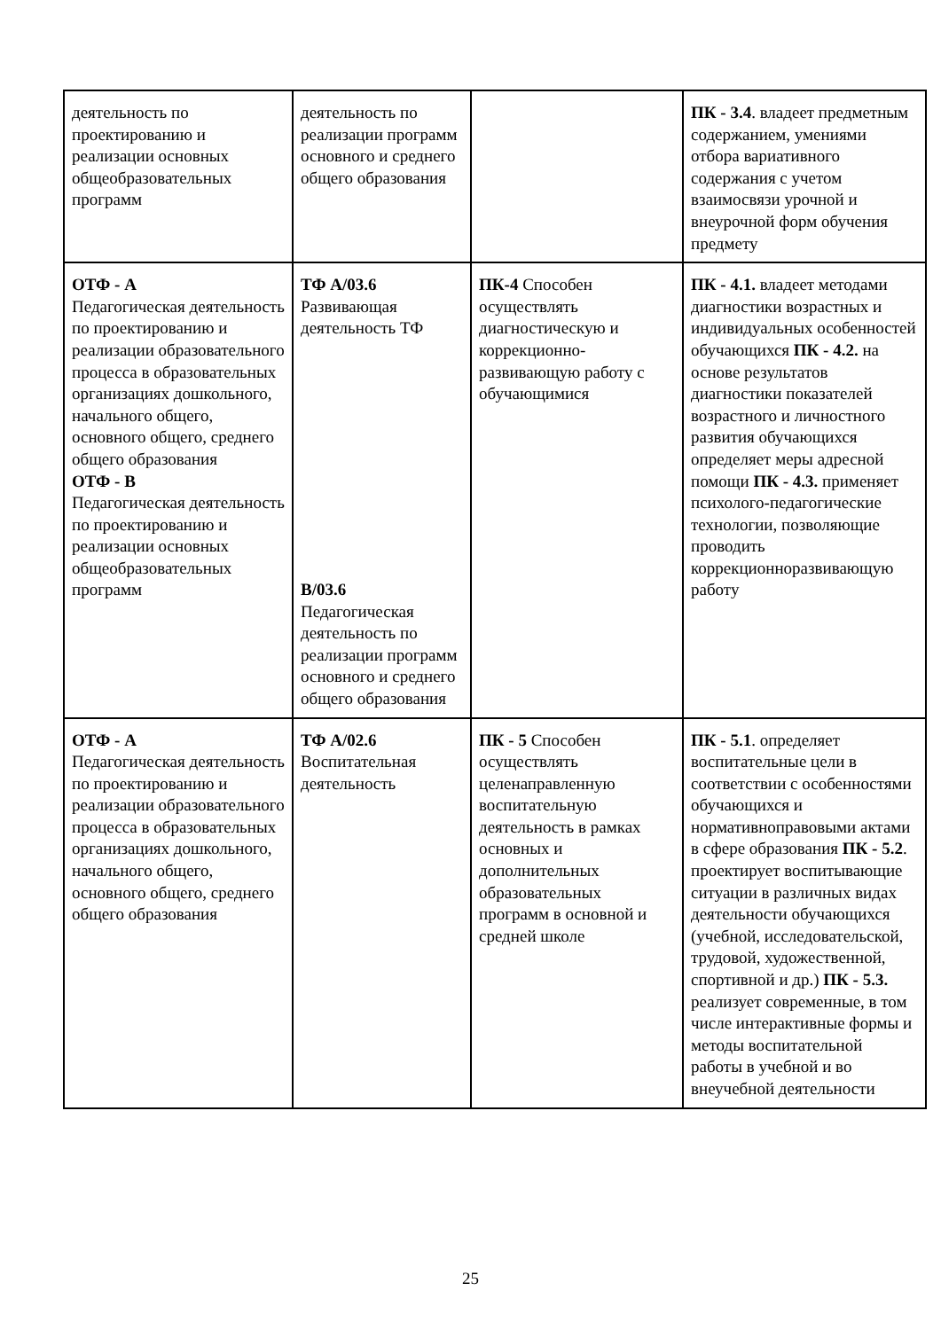| деятельность по проектированию и реализации основных общеобразовательных программ | деятельность по реализации программ основного и среднего общего образования | | ПК - 3.4 . владеет предметным содержанием, умениями отбора вариативного содержания с учетом взаимосвязи урочной и внеурочной форм обучения предмету |
| ОТФ - А Педагогическая деятельность по проектированию и реализации образовательного процесса в образовательных организациях дошкольного, начального общего, основного общего, среднего общего образования ОТФ - В Педагогическая деятельность по проектированию и реализации основных общеобразовательных программ | ТФ А/03.6 Развивающая деятельность ТФ В/03.6 Педагогическая деятельность по реализации программ основного и среднего общего образования | ПК-4 Способен осуществлять диагностическую и коррекционно-развивающую работу с обучающимися | ПК - 4.1. владеет методами диагностики возрастных и индивидуальных особенностей обучающихся ПК - 4.2. на основе результатов диагностики показателей возрастного и личностного развития обучающихся определяет меры адресной помощи ПК - 4.3. применяет психолого-педагогические технологии, позволяющие проводить коррекционноразвивающую работу |
| ОТФ - А Педагогическая деятельность по проектированию и реализации образовательного процесса в образовательных организациях дошкольного, начального общего, основного общего, среднего общего образования | ТФ А/02.6 Воспитательная деятельность | ПК - 5 Способен осуществлять целенаправленную воспитательную деятельность в рамках основных и дополнительных образовательных программ в основной и средней школе | ПК - 5.1 . определяет воспитательные цели в соответствии с особенностями обучающихся и нормативноправовыми актами в сфере образования ПК - 5.2 . проектирует воспитывающие ситуации в различных видах деятельности обучающихся (учебной, исследовательской, трудовой, художественной, спортивной и др.) ПК - 5.3. реализует современные, в том числе интерактивные формы и методы воспитательной работы в учебной и во внеучебной деятельности |
25